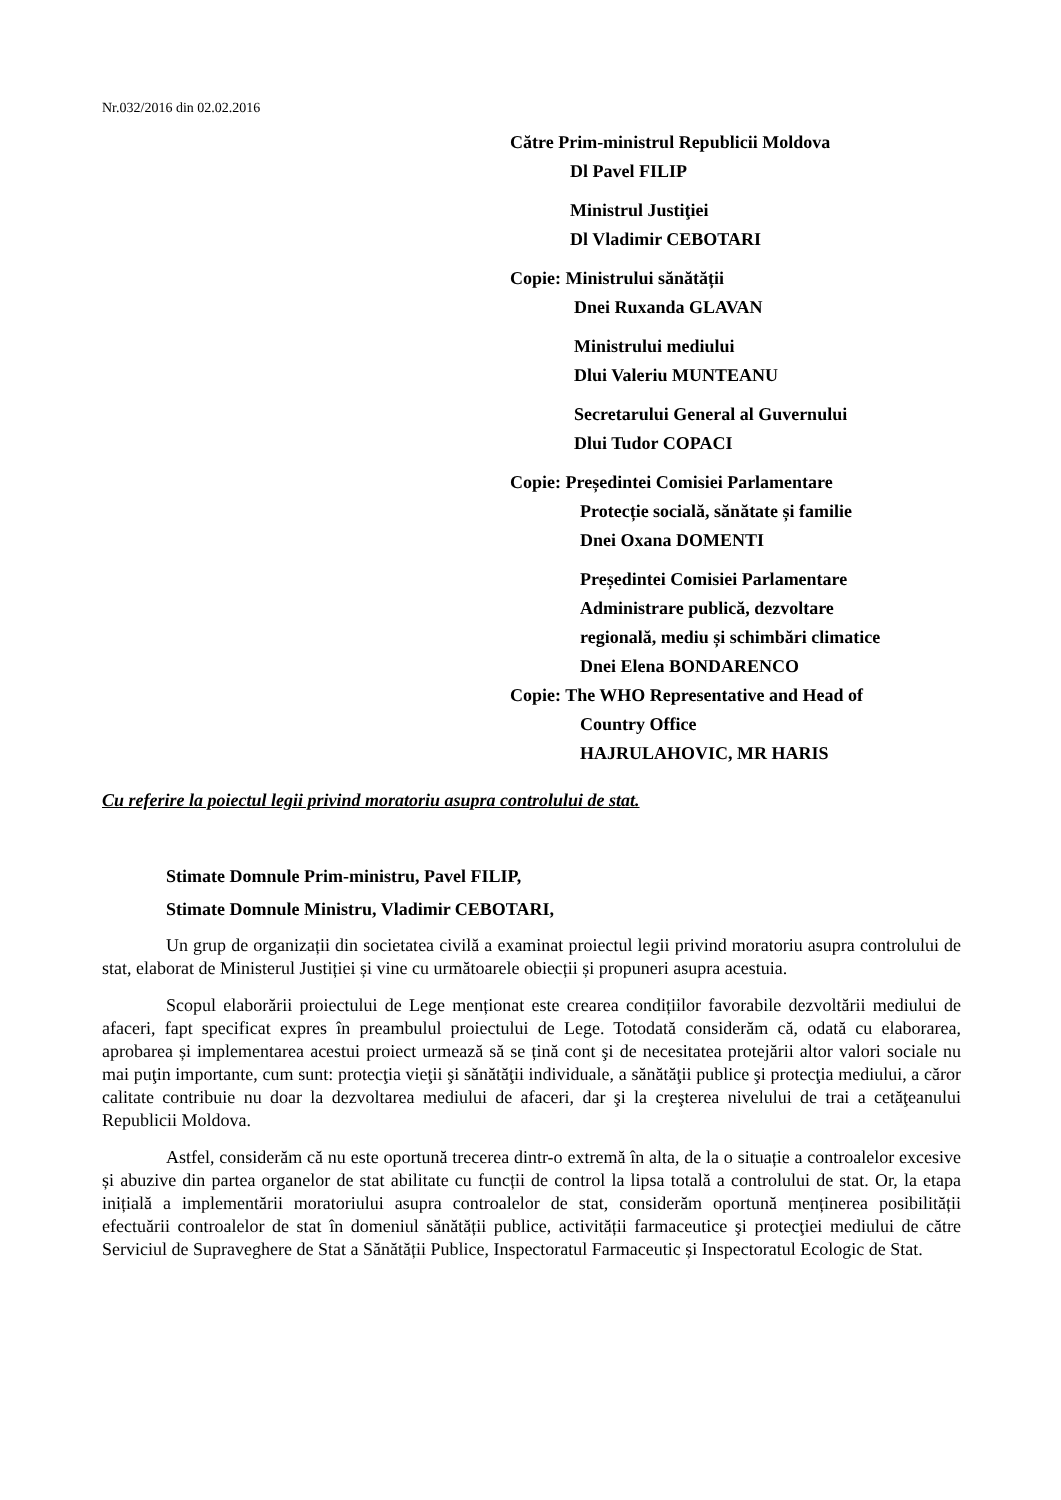Nr.032/2016 din 02.02.2016
Către Prim-ministrul Republicii Moldova
Dl Pavel FILIP
Ministrul Justiţiei
Dl Vladimir CEBOTARI
Copie: Ministrului sănătății
Dnei Ruxanda GLAVAN
Ministrului mediului
Dlui Valeriu MUNTEANU
Secretarului General al Guvernului
Dlui Tudor COPACI
Copie: Președintei Comisiei Parlamentare
Protecție socială, sănătate și familie
Dnei Oxana DOMENTI
Președintei Comisiei Parlamentare
Administrare publică, dezvoltare
regională, mediu și schimbări climatice
Dnei Elena BONDARENCO
Copie: The WHO Representative and Head of
Country Office
HAJRULAHOVIC, MR HARIS
Cu referire la poiectul legii privind moratoriu asupra controlului de stat.
Stimate Domnule Prim-ministru, Pavel FILIP,
Stimate Domnule Ministru, Vladimir CEBOTARI,
Un grup de organizații din societatea civilă a examinat proiectul legii privind moratoriu asupra controlului de stat, elaborat de Ministerul Justiției și vine cu următoarele obiecții și propuneri asupra acestuia.
Scopul elaborării proiectului de Lege menționat este crearea condițiilor favorabile dezvoltării mediului de afaceri, fapt specificat expres în preambulul proiectului de Lege. Totodată considerăm că, odată cu elaborarea, aprobarea și implementarea acestui proiect urmează să se țină cont şi de necesitatea protejării altor valori sociale nu mai puţin importante, cum sunt: protecţia vieţii şi sănătăţii individuale, a sănătăţii publice şi protecţia mediului, a căror calitate contribuie nu doar la dezvoltarea mediului de afaceri, dar şi la creşterea nivelului de trai a cetăţeanului Republicii Moldova.
Astfel, considerăm că nu este oportună trecerea dintr-o extremă în alta, de la o situație a controalelor excesive și abuzive din partea organelor de stat abilitate cu funcții de control la lipsa totală a controlului de stat. Or, la etapa inițială a implementării moratoriului asupra controalelor de stat, considerăm oportună menținerea posibilității efectuării controalelor de stat în domeniul sănătății publice, activității farmaceutice şi protecţiei mediului de către Serviciul de Supraveghere de Stat a Sănătății Publice, Inspectoratul Farmaceutic și Inspectoratul Ecologic de Stat.